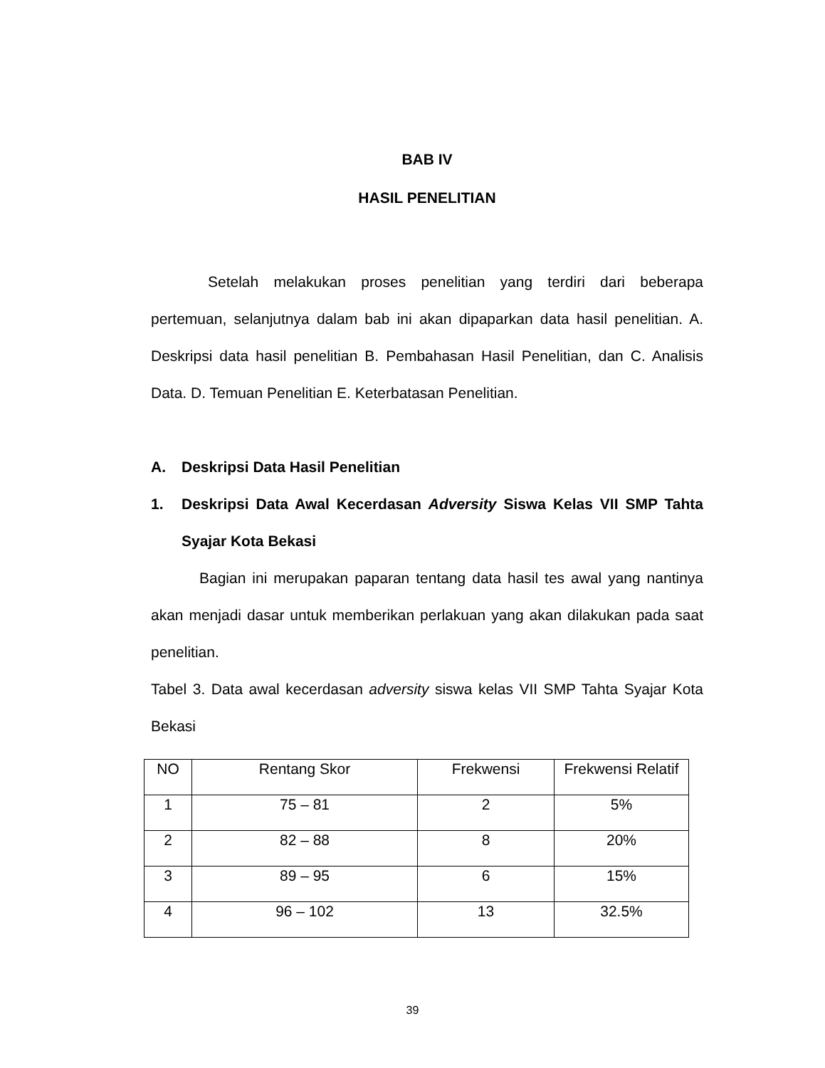BAB IV
HASIL PENELITIAN
Setelah melakukan proses penelitian yang terdiri dari beberapa pertemuan, selanjutnya dalam bab ini akan dipaparkan data hasil penelitian. A. Deskripsi data hasil penelitian B. Pembahasan Hasil Penelitian, dan C. Analisis Data. D. Temuan Penelitian E. Keterbatasan Penelitian.
A. Deskripsi Data Hasil Penelitian
1. Deskripsi Data Awal Kecerdasan Adversity Siswa Kelas VII SMP Tahta Syajar Kota Bekasi
Bagian ini merupakan paparan tentang data hasil tes awal yang nantinya akan menjadi dasar untuk memberikan perlakuan yang akan dilakukan pada saat penelitian.
Tabel 3. Data awal kecerdasan adversity siswa kelas VII SMP Tahta Syajar Kota Bekasi
| NO | Rentang Skor | Frekwensi | Frekwensi Relatif |
| --- | --- | --- | --- |
| 1 | 75 – 81 | 2 | 5% |
| 2 | 82 – 88 | 8 | 20% |
| 3 | 89 – 95 | 6 | 15% |
| 4 | 96 – 102 | 13 | 32.5% |
39